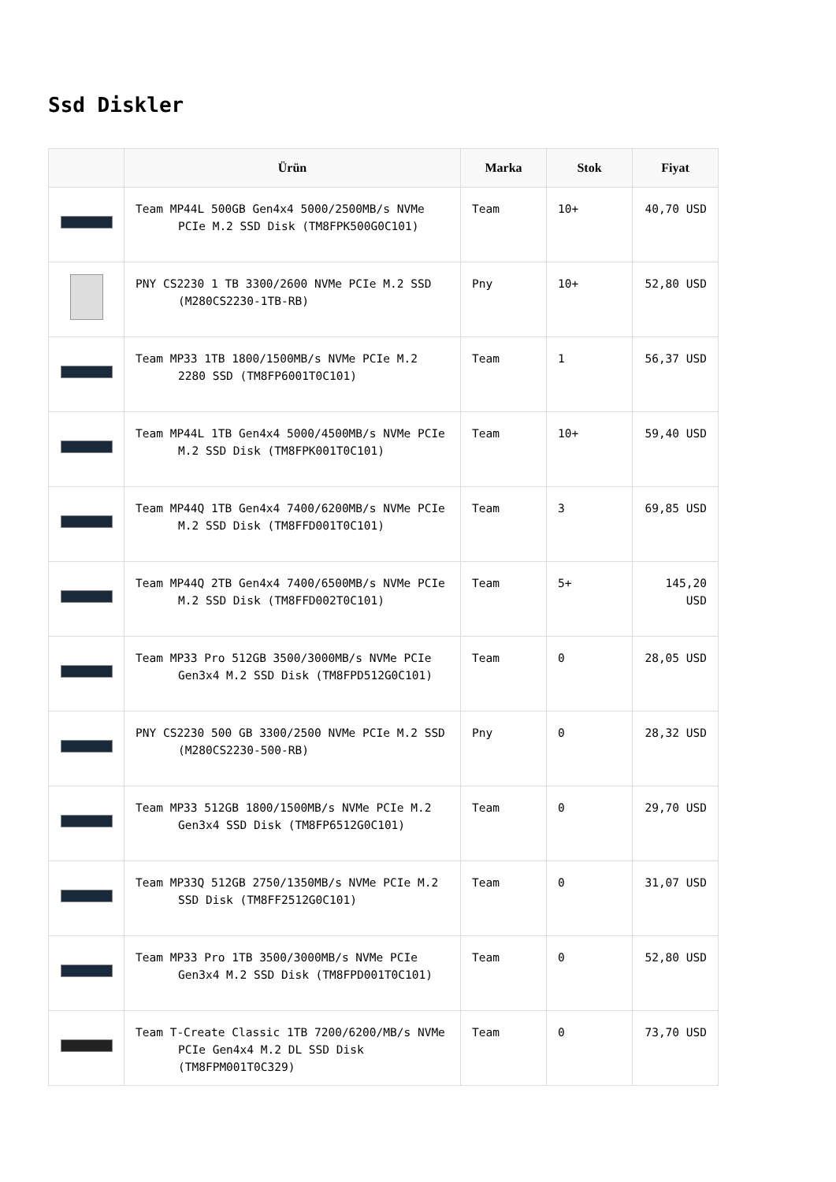Ssd Diskler
| | Ürün | Marka | Stok | Fiyat |
| --- | --- | --- | --- | --- |
| | Team MP44L 500GB Gen4x4 5000/2500MB/s NVMe PCIe M.2 SSD Disk (TM8FPK500G0C101) | Team | 10+ | 40,70 USD |
| | PNY CS2230 1 TB 3300/2600 NVMe PCIe M.2 SSD (M280CS2230-1TB-RB) | Pny | 10+ | 52,80 USD |
| | Team MP33 1TB 1800/1500MB/s NVMe PCIe M.2 2280 SSD (TM8FP6001T0C101) | Team | 1 | 56,37 USD |
| | Team MP44L 1TB Gen4x4 5000/4500MB/s NVMe PCIe M.2 SSD Disk (TM8FPK001T0C101) | Team | 10+ | 59,40 USD |
| | Team MP44Q 1TB Gen4x4 7400/6200MB/s NVMe PCIe M.2 SSD Disk (TM8FFD001T0C101) | Team | 3 | 69,85 USD |
| | Team MP44Q 2TB Gen4x4 7400/6500MB/s NVMe PCIe M.2 SSD Disk (TM8FFD002T0C101) | Team | 5+ | 145,20 USD |
| | Team MP33 Pro 512GB 3500/3000MB/s NVMe PCIe Gen3x4 M.2 SSD Disk (TM8FPD512G0C101) | Team | 0 | 28,05 USD |
| | PNY CS2230 500 GB 3300/2500 NVMe PCIe M.2 SSD (M280CS2230-500-RB) | Pny | 0 | 28,32 USD |
| | Team MP33 512GB 1800/1500MB/s NVMe PCIe M.2 Gen3x4 SSD Disk (TM8FP6512G0C101) | Team | 0 | 29,70 USD |
| | Team MP33Q 512GB 2750/1350MB/s NVMe PCIe M.2 SSD Disk (TM8FF2512G0C101) | Team | 0 | 31,07 USD |
| | Team MP33 Pro 1TB 3500/3000MB/s NVMe PCIe Gen3x4 M.2 SSD Disk (TM8FPD001T0C101) | Team | 0 | 52,80 USD |
| | Team T-Create Classic 1TB 7200/6200/MB/s NVMe PCIe Gen4x4 M.2 DL SSD Disk (TM8FPM001T0C329) | Team | 0 | 73,70 USD |